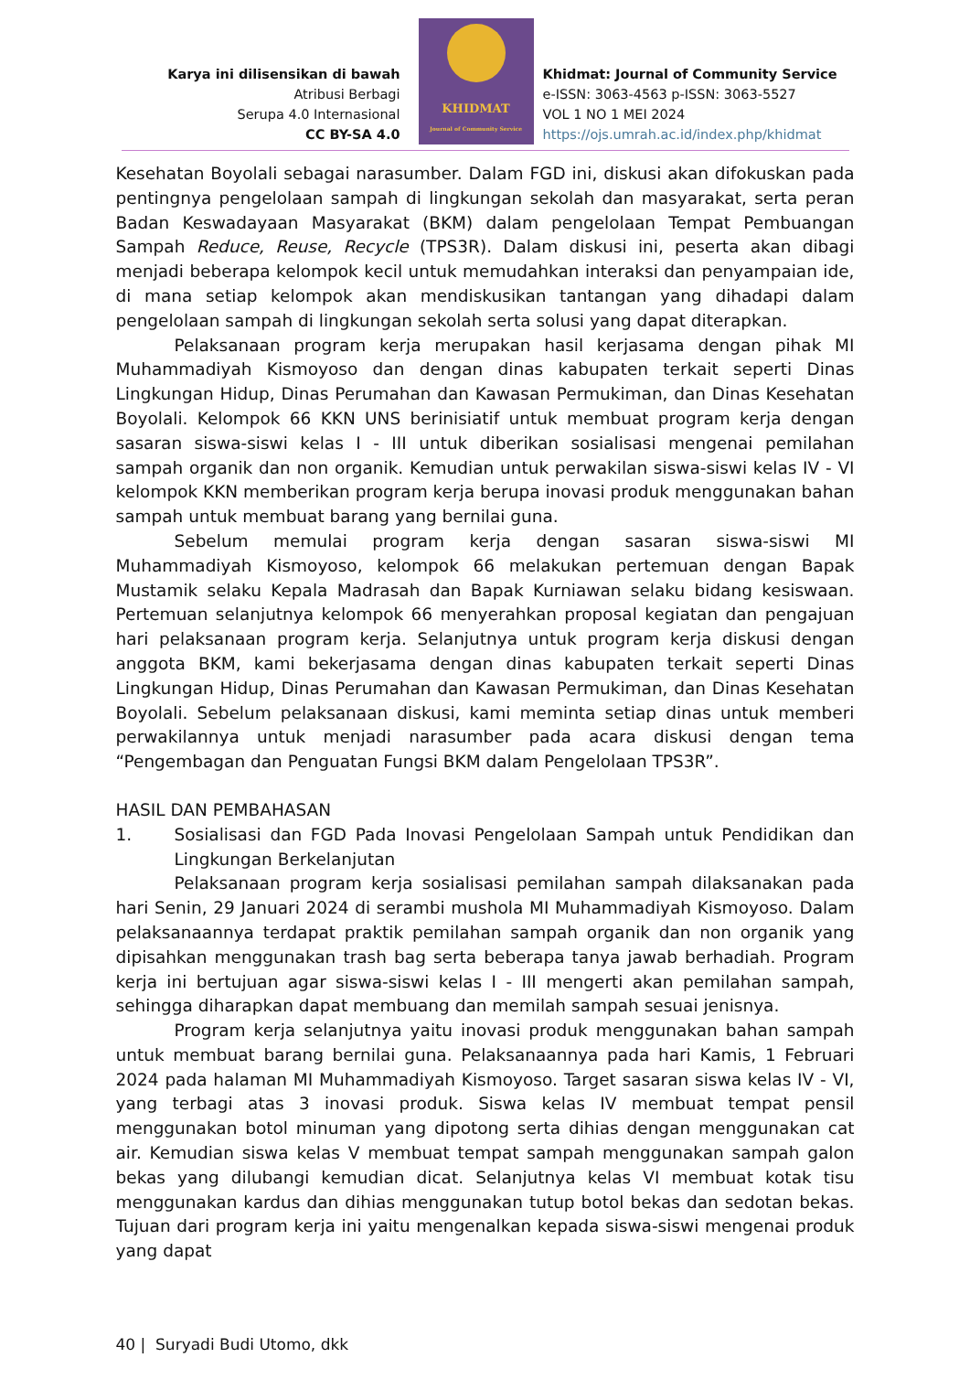Karya ini dilisensikan di bawah
Atribusi Berbagi
Serupa 4.0 Internasional
CC BY-SA 4.0
KHIDMAT
Journal of Community Service
Khidmat: Journal of Community Service
e-ISSN: 3063-4563 p-ISSN: 3063-5527
VOL 1 NO 1 MEI 2024
https://ojs.umrah.ac.id/index.php/khidmat
Kesehatan Boyolali sebagai narasumber. Dalam FGD ini, diskusi akan difokuskan pada pentingnya pengelolaan sampah di lingkungan sekolah dan masyarakat, serta peran Badan Keswadayaan Masyarakat (BKM) dalam pengelolaan Tempat Pembuangan Sampah Reduce, Reuse, Recycle (TPS3R). Dalam diskusi ini, peserta akan dibagi menjadi beberapa kelompok kecil untuk memudahkan interaksi dan penyampaian ide, di mana setiap kelompok akan mendiskusikan tantangan yang dihadapi dalam pengelolaan sampah di lingkungan sekolah serta solusi yang dapat diterapkan.
Pelaksanaan program kerja merupakan hasil kerjasama dengan pihak MI Muhammadiyah Kismoyoso dan dengan dinas kabupaten terkait seperti Dinas Lingkungan Hidup, Dinas Perumahan dan Kawasan Permukiman, dan Dinas Kesehatan Boyolali. Kelompok 66 KKN UNS berinisiatif untuk membuat program kerja dengan sasaran siswa-siswi kelas I - III untuk diberikan sosialisasi mengenai pemilahan sampah organik dan non organik. Kemudian untuk perwakilan siswa-siswi kelas IV - VI kelompok KKN memberikan program kerja berupa inovasi produk menggunakan bahan sampah untuk membuat barang yang bernilai guna.
Sebelum memulai program kerja dengan sasaran siswa-siswi MI Muhammadiyah Kismoyoso, kelompok 66 melakukan pertemuan dengan Bapak Mustamik selaku Kepala Madrasah dan Bapak Kurniawan selaku bidang kesiswaan. Pertemuan selanjutnya kelompok 66 menyerahkan proposal kegiatan dan pengajuan hari pelaksanaan program kerja. Selanjutnya untuk program kerja diskusi dengan anggota BKM, kami bekerjasama dengan dinas kabupaten terkait seperti Dinas Lingkungan Hidup, Dinas Perumahan dan Kawasan Permukiman, dan Dinas Kesehatan Boyolali. Sebelum pelaksanaan diskusi, kami meminta setiap dinas untuk memberi perwakilannya untuk menjadi narasumber pada acara diskusi dengan tema “Pengembagan dan Penguatan Fungsi BKM dalam Pengelolaan TPS3R”.
HASIL DAN PEMBAHASAN
1. Sosialisasi dan FGD Pada Inovasi Pengelolaan Sampah untuk Pendidikan dan Lingkungan Berkelanjutan
Pelaksanaan program kerja sosialisasi pemilahan sampah dilaksanakan pada hari Senin, 29 Januari 2024 di serambi mushola MI Muhammadiyah Kismoyoso. Dalam pelaksanaannya terdapat praktik pemilahan sampah organik dan non organik yang dipisahkan menggunakan trash bag serta beberapa tanya jawab berhadiah. Program kerja ini bertujuan agar siswa-siswi kelas I - III mengerti akan pemilahan sampah, sehingga diharapkan dapat membuang dan memilah sampah sesuai jenisnya.
Program kerja selanjutnya yaitu inovasi produk menggunakan bahan sampah untuk membuat barang bernilai guna. Pelaksanaannya pada hari Kamis, 1 Februari 2024 pada halaman MI Muhammadiyah Kismoyoso. Target sasaran siswa kelas IV - VI, yang terbagi atas 3 inovasi produk. Siswa kelas IV membuat tempat pensil menggunakan botol minuman yang dipotong serta dihias dengan menggunakan cat air. Kemudian siswa kelas V membuat tempat sampah menggunakan sampah galon bekas yang dilubangi kemudian dicat. Selanjutnya kelas VI membuat kotak tisu menggunakan kardus dan dihias menggunakan tutup botol bekas dan sedotan bekas. Tujuan dari program kerja ini yaitu mengenalkan kepada siswa-siswi mengenai produk yang dapat
40 | Suryadi Budi Utomo, dkk